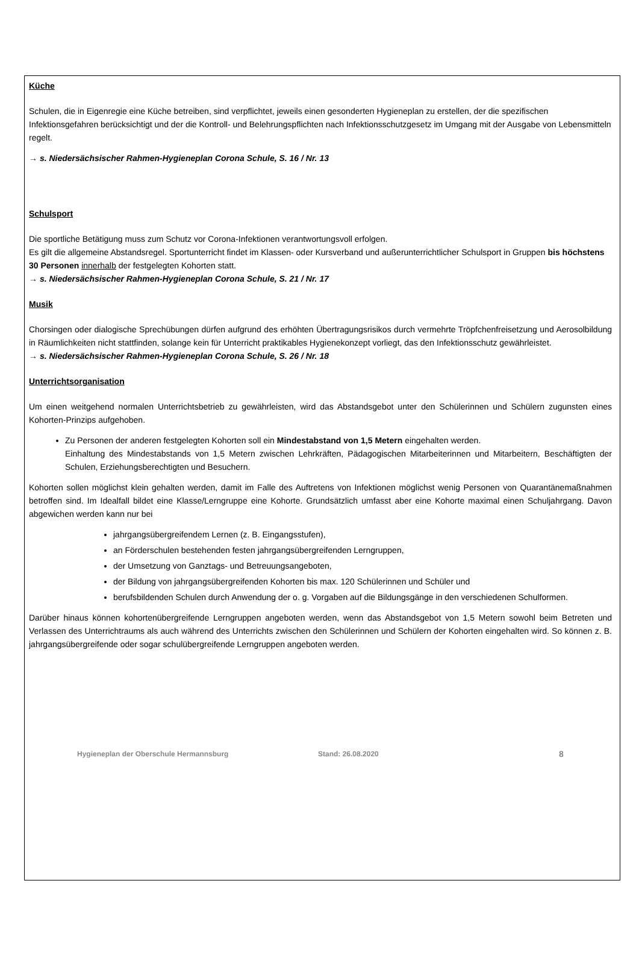Küche
Schulen, die in Eigenregie eine Küche betreiben, sind verpflichtet, jeweils einen gesonderten Hygieneplan zu erstellen, der die spezifischen Infektionsgefahren berücksichtigt und der die Kontroll- und Belehrungspflichten nach Infektionsschutzgesetz im Umgang mit der Ausgabe von Lebensmitteln regelt.
→ s. Niedersächsischer Rahmen-Hygieneplan Corona Schule, S. 16 / Nr. 13
Schulsport
Die sportliche Betätigung muss zum Schutz vor Corona-Infektionen verantwortungsvoll erfolgen.
Es gilt die allgemeine Abstandsregel. Sportunterricht findet im Klassen- oder Kursverband und außerunterrichtlicher Schulsport in Gruppen bis höchstens 30 Personen innerhalb der festgelegten Kohorten statt.
→ s. Niedersächsischer Rahmen-Hygieneplan Corona Schule, S. 21 / Nr. 17
Musik
Chorsingen oder dialogische Sprechübungen dürfen aufgrund des erhöhten Übertragungsrisikos durch vermehrte Tröpfchenfreisetzung und Aerosolbildung in Räumlichkeiten nicht stattfinden, solange kein für Unterricht praktikables Hygienekonzept vorliegt, das den Infektionsschutz gewährleistet.
→ s. Niedersächsischer Rahmen-Hygieneplan Corona Schule, S. 26 / Nr. 18
Unterrichtsorganisation
Um einen weitgehend normalen Unterrichtsbetrieb zu gewährleisten, wird das Abstandsgebot unter den Schülerinnen und Schülern zugunsten eines Kohorten-Prinzips aufgehoben.
Zu Personen der anderen festgelegten Kohorten soll ein Mindestabstand von 1,5 Metern eingehalten werden.
Einhaltung des Mindestabstands von 1,5 Metern zwischen Lehrkräften, Pädagogischen Mitarbeiterinnen und Mitarbeitern, Beschäftigten der Schulen, Erziehungsberechtigten und Besuchern.
Kohorten sollen möglichst klein gehalten werden, damit im Falle des Auftretens von Infektionen möglichst wenig Personen von Quarantänemaßnahmen betroffen sind. Im Idealfall bildet eine Klasse/Lerngruppe eine Kohorte. Grundsätzlich umfasst aber eine Kohorte maximal einen Schuljahrgang. Davon abgewichen werden kann nur bei
jahrgangsübergreifendem Lernen (z. B. Eingangsstufen),
an Förderschulen bestehenden festen jahrgangsübergreifenden Lerngruppen,
der Umsetzung von Ganztags- und Betreuungsangeboten,
der Bildung von jahrgangsübergreifenden Kohorten bis max. 120 Schülerinnen und Schüler und
berufsbildenden Schulen durch Anwendung der o. g. Vorgaben auf die Bildungsgänge in den verschiedenen Schulformen.
Darüber hinaus können kohortenübergreifende Lerngruppen angeboten werden, wenn das Abstandsgebot von 1,5 Metern sowohl beim Betreten und Verlassen des Unterrichtraums als auch während des Unterrichts zwischen den Schülerinnen und Schülern der Kohorten eingehalten wird. So können z. B. jahrgangsübergreifende oder sogar schulübergreifende Lerngruppen angeboten werden.
Hygieneplan der Oberschule Hermannsburg Stand: 26.08.2020 8